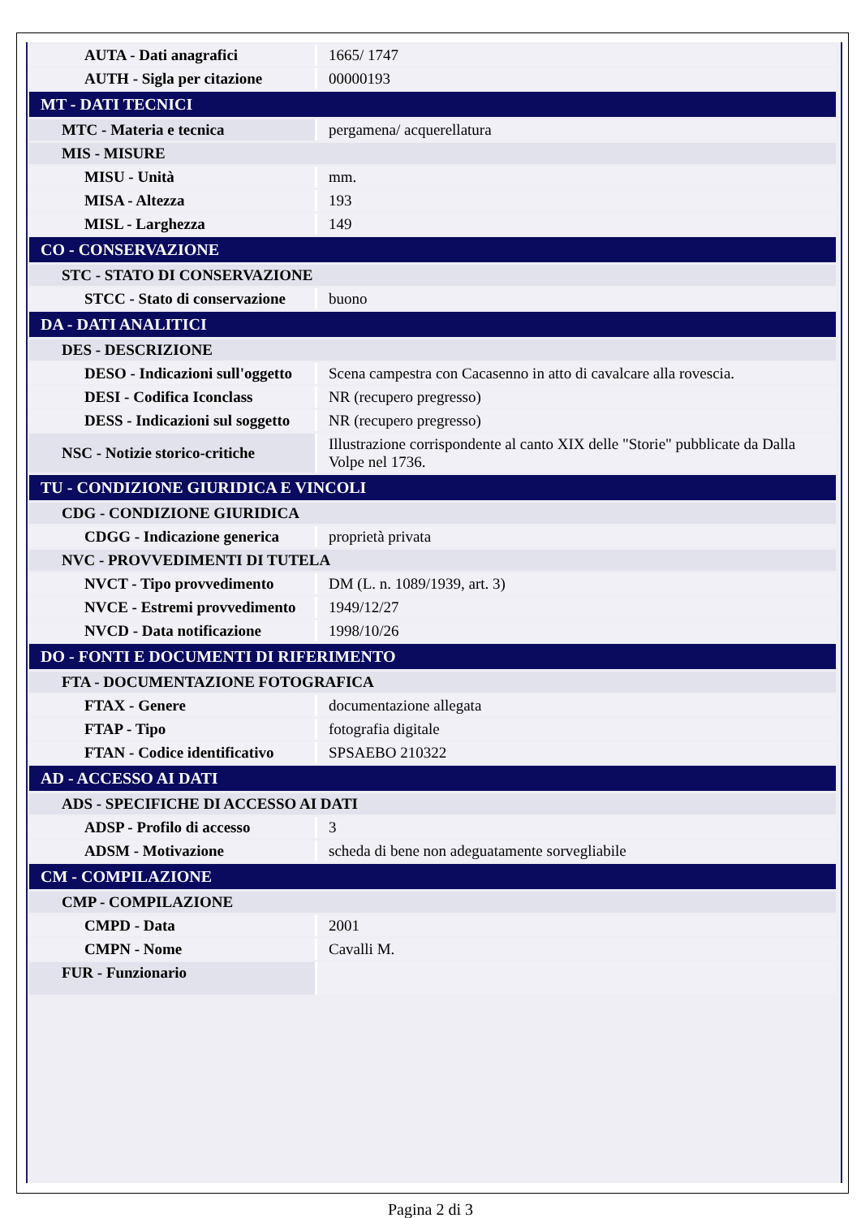| AUTA - Dati anagrafici | 1665/ 1747 |
| AUTH - Sigla per citazione | 00000193 |
| MT - DATI TECNICI | |
| MTC - Materia e tecnica | pergamena/ acquerellatura |
| MIS - MISURE | |
| MISU - Unità | mm. |
| MISA - Altezza | 193 |
| MISL - Larghezza | 149 |
| CO - CONSERVAZIONE | |
| STC - STATO DI CONSERVAZIONE | |
| STCC - Stato di conservazione | buono |
| DA - DATI ANALITICI | |
| DES - DESCRIZIONE | |
| DESO - Indicazioni sull'oggetto | Scena campestra con Cacasenno in atto di cavalcare alla rovescia. |
| DESI - Codifica Iconclass | NR (recupero pregresso) |
| DESS - Indicazioni sul soggetto | NR (recupero pregresso) |
| NSC - Notizie storico-critiche | Illustrazione corrispondente al canto XIX delle "Storie" pubblicate da Dalla Volpe nel 1736. |
| TU - CONDIZIONE GIURIDICA E VINCOLI | |
| CDG - CONDIZIONE GIURIDICA | |
| CDGG - Indicazione generica | proprietà privata |
| NVC - PROVVEDIMENTI DI TUTELA | |
| NVCT - Tipo provvedimento | DM (L. n. 1089/1939, art. 3) |
| NVCE - Estremi provvedimento | 1949/12/27 |
| NVCD - Data notificazione | 1998/10/26 |
| DO - FONTI E DOCUMENTI DI RIFERIMENTO | |
| FTA - DOCUMENTAZIONE FOTOGRAFICA | |
| FTAX - Genere | documentazione allegata |
| FTAP - Tipo | fotografia digitale |
| FTAN - Codice identificativo | SPSAEBO 210322 |
| AD - ACCESSO AI DATI | |
| ADS - SPECIFICHE DI ACCESSO AI DATI | |
| ADSP - Profilo di accesso | 3 |
| ADSM - Motivazione | scheda di bene non adeguatamente sorvegliabile |
| CM - COMPILAZIONE | |
| CMP - COMPILAZIONE | |
| CMPD - Data | 2001 |
| CMPN - Nome | Cavalli M. |
| FUR - Funzionario | |
Pagina 2 di 3